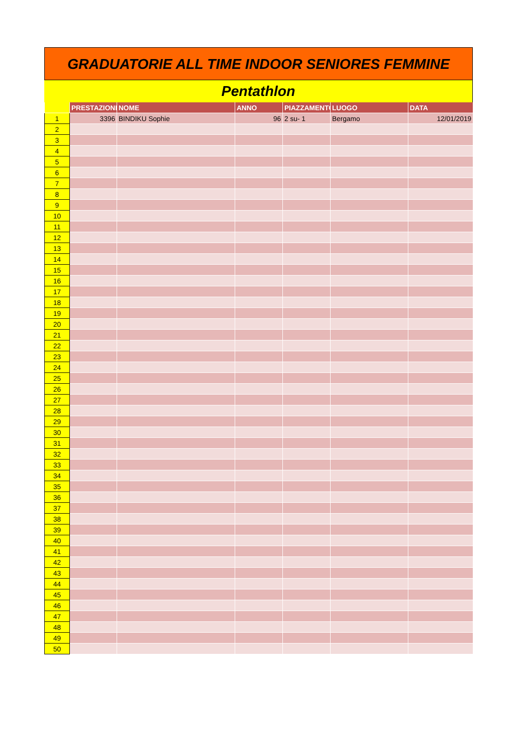GRADUATORIE ALL TIME INDOOR SENIORES FEMMINE
Pentathlon
| | PRESTAZIONE | NOME | ANNO | PIAZZAMENTO | LUOGO | DATA |
| --- | --- | --- | --- | --- | --- | --- |
| 1 | 3396 | BINDIKU Sophie | 96 | 2 su- 1 | Bergamo | 12/01/2019 |
| 2 | | | | | | |
| 3 | | | | | | |
| 4 | | | | | | |
| 5 | | | | | | |
| 6 | | | | | | |
| 7 | | | | | | |
| 8 | | | | | | |
| 9 | | | | | | |
| 10 | | | | | | |
| 11 | | | | | | |
| 12 | | | | | | |
| 13 | | | | | | |
| 14 | | | | | | |
| 15 | | | | | | |
| 16 | | | | | | |
| 17 | | | | | | |
| 18 | | | | | | |
| 19 | | | | | | |
| 20 | | | | | | |
| 21 | | | | | | |
| 22 | | | | | | |
| 23 | | | | | | |
| 24 | | | | | | |
| 25 | | | | | | |
| 26 | | | | | | |
| 27 | | | | | | |
| 28 | | | | | | |
| 29 | | | | | | |
| 30 | | | | | | |
| 31 | | | | | | |
| 32 | | | | | | |
| 33 | | | | | | |
| 34 | | | | | | |
| 35 | | | | | | |
| 36 | | | | | | |
| 37 | | | | | | |
| 38 | | | | | | |
| 39 | | | | | | |
| 40 | | | | | | |
| 41 | | | | | | |
| 42 | | | | | | |
| 43 | | | | | | |
| 44 | | | | | | |
| 45 | | | | | | |
| 46 | | | | | | |
| 47 | | | | | | |
| 48 | | | | | | |
| 49 | | | | | | |
| 50 | | | | | | |